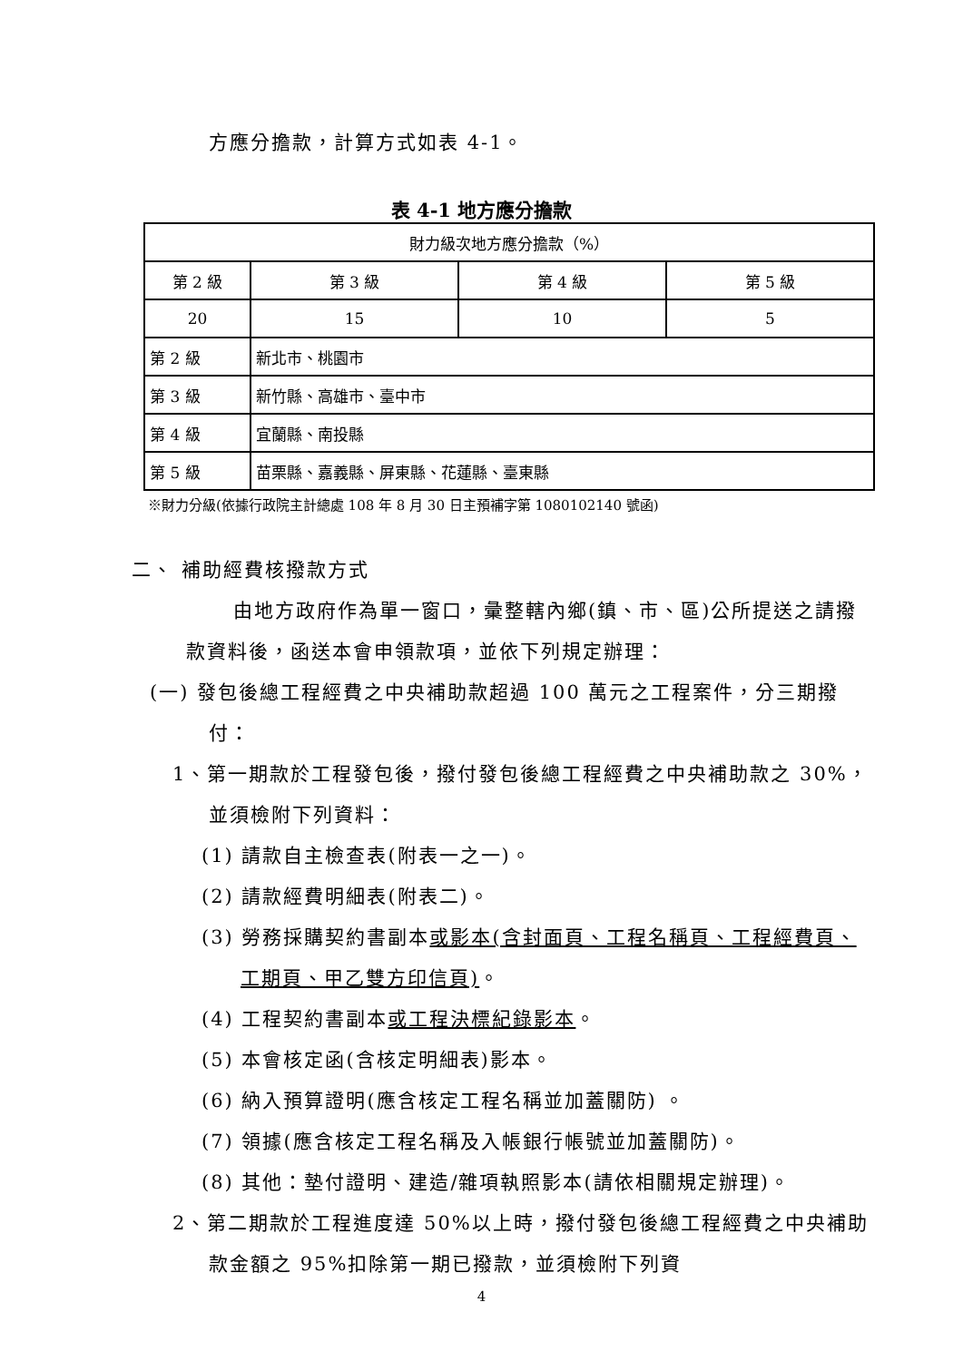方應分擔款，計算方式如表 4-1。
表 4-1 地方應分擔款
| 財力級次地方應分擔款（%） | | | | |
| 第 2 級 | | 第 3 級 | 第 4 級 | 第 5 級 |
| 20 | | 15 | 10 | 5 |
| 第 2 級 | 新北市、桃園市 | | | |
| 第 3 級 | 新竹縣、高雄市、臺中市 | | | |
| 第 4 級 | 宜蘭縣、南投縣 | | | |
| 第 5 級 | 苗栗縣、嘉義縣、屏東縣、花蓮縣、臺東縣 | | | |
※財力分級(依據行政院主計總處 108 年 8 月 30 日主預補字第 1080102140 號函)
二、 補助經費核撥款方式
由地方政府作為單一窗口，彙整轄內鄉(鎮、市、區)公所提送之請撥款資料後，函送本會申領款項，並依下列規定辦理：
(一) 發包後總工程經費之中央補助款超過 100 萬元之工程案件，分三期撥付：
1、第一期款於工程發包後，撥付發包後總工程經費之中央補助款之 30%，並須檢附下列資料：
(1) 請款自主檢查表(附表一之一)。
(2) 請款經費明細表(附表二)。
(3) 勞務採購契約書副本或影本(含封面頁、工程名稱頁、工程經費頁、工期頁、甲乙雙方印信頁)。
(4) 工程契約書副本或工程決標紀錄影本。
(5) 本會核定函(含核定明細表)影本。
(6) 納入預算證明(應含核定工程名稱並加蓋關防) 。
(7) 領據(應含核定工程名稱及入帳銀行帳號並加蓋關防)。
(8) 其他：墊付證明、建造/雜項執照影本(請依相關規定辦理)。
2、第二期款於工程進度達 50%以上時，撥付發包後總工程經費之中央補助款金額之 95%扣除第一期已撥款，並須檢附下列資
4